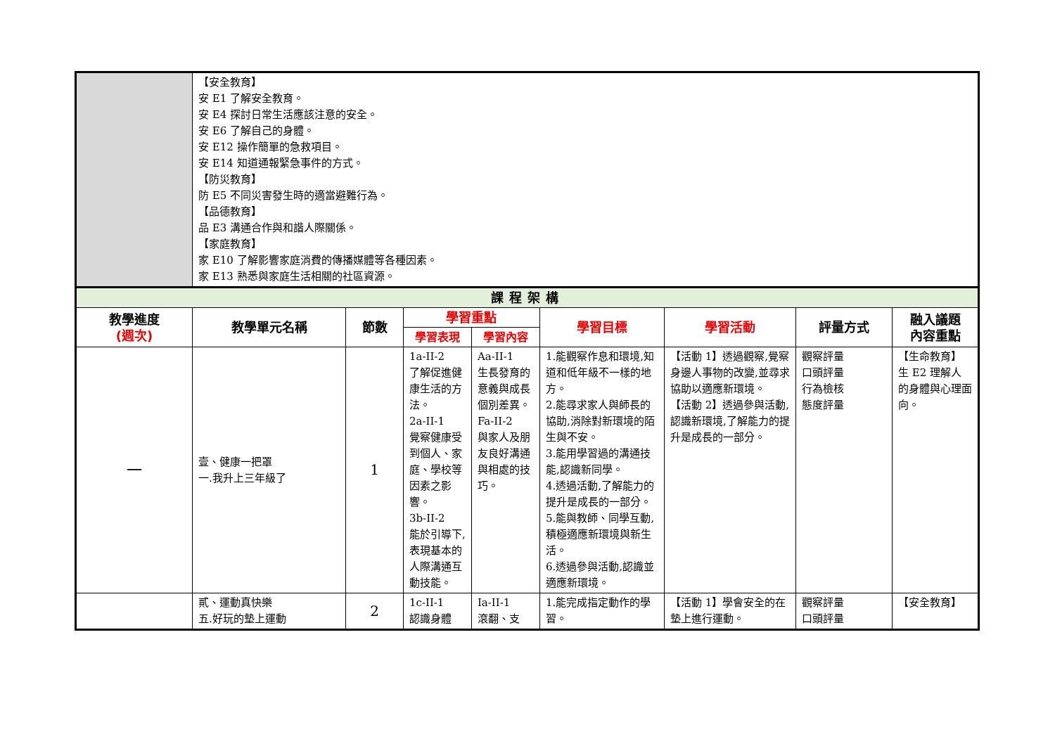| | 【安全教育】 安 E1 了解安全教育。 安 E4 探討日常生活應該注意的安全。 安 E6 了解自己的身體。 安 E12 操作簡單的急救項目。 安 E14 知道通報緊急事件的方式。 【防災教育】 防 E5 不同災害發生時的適當避難行為。 【品德教育】 品 E3 溝通合作與和諧人際關係。 【家庭教育】 家 E10 了解影響家庭消費的傳播媒體等各種因素。 家 E13 熟悉與家庭生活相關的社區資源。 | | | | | | | |
| 課程架構 | | | | | | | | |
| 教學進度 (週次) | 教學單元名稱 | 節數 | 學習重點 | | 學習目標 | 學習活動 | 評量方式 | 融入議題 內容重點 |
| | | | 學習表現 | 學習內容 | | | | |
| 一 | 壹、健康一把罩 一.我升上三年級了 | 1 | 1a-II-2 了解促進健康生活的方法。 2a-II-1 覺察健康受到個人、家庭、學校等因素之影響。 3b-II-2 能於引導下,表現基本的人際溝通互動技能。 | Aa-II-1 生長發育的意義與成長個別差異。 Fa-II-2 與家人及朋友良好溝通與相處的技巧。 | 1.能觀察作息和環境,知道和低年級不一樣的地方。 2.能尋求家人與師長的協助,消除對新環境的陌生與不安。 3.能用學習過的溝通技能,認識新同學。 4.透過活動,了解能力的提升是成長的一部分。 5.能與教師、同學互動,積極適應新環境與新生活。 6.透過參與活動,認識並適應新環境。 | 【活動 1】透過觀察,覺察身邊人事物的改變,並尋求協助以適應新環境。 【活動 2】透過參與活動,認識新環境,了解能力的提升是成長的一部分。 | 觀察評量 口頭評量 行為檢核 態度評量 | 【生命教育】 生 E2 理解人的身體與心理面向。 |
| | 貳、運動真快樂 五.好玩的墊上運動 | 2 | 1c-II-1 認識身體 | Ia-II-1 滾翻、支 | 1.能完成指定動作的學習。 | 【活動 1】學會安全的在墊上進行運動。 | 觀察評量 口頭評量 | 【安全教育】 |